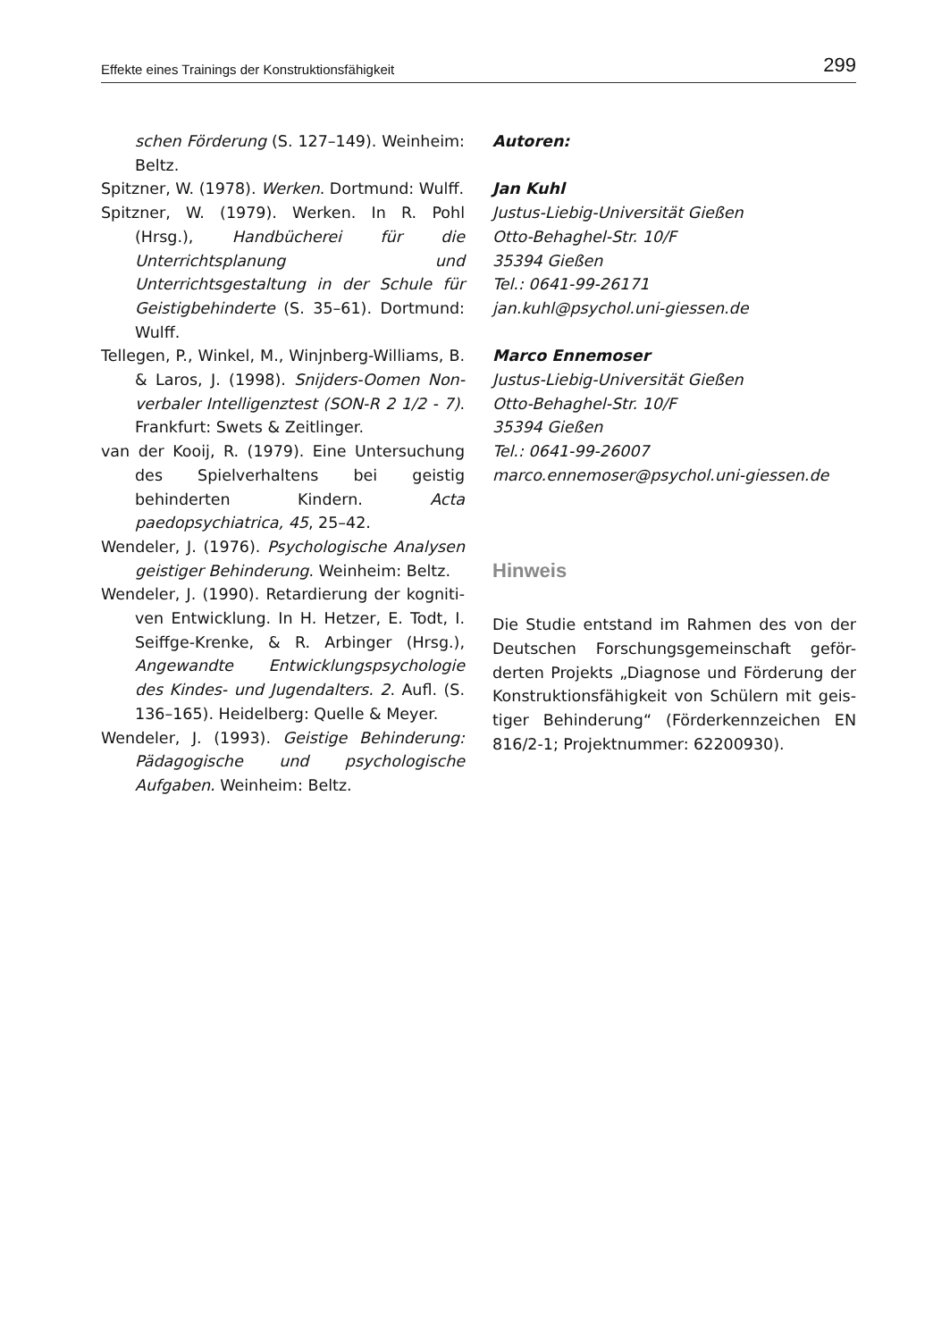Effekte eines Trainings der Konstruktionsfähigkeit 299
schen Förderung (S. 127–149). Weinheim: Beltz.
Spitzner, W. (1978). Werken. Dortmund: Wulff.
Spitzner, W. (1979). Werken. In R. Pohl (Hrsg.), Handbücherei für die Unterrichtsplanung und Unterrichtsgestaltung in der Schule für Geistigbehinderte (S. 35–61). Dortmund: Wulff.
Tellegen, P., Winkel, M., Winjnberg-Williams, B. & Laros, J. (1998). Snijders-Oomen Non-verbaler Intelligenztest (SON-R 2 1/2 - 7). Frankfurt: Swets & Zeitlinger.
van der Kooij, R. (1979). Eine Untersuchung des Spielverhaltens bei geistig behinderten Kindern. Acta paedopsychiatrica, 45, 25–42.
Wendeler, J. (1976). Psychologische Analysen geistiger Behinderung. Weinheim: Beltz.
Wendeler, J. (1990). Retardierung der kogniti-ven Entwicklung. In H. Hetzer, E. Todt, I. Seiffge-Krenke, & R. Arbinger (Hrsg.), Angewandte Entwicklungspsychologie des Kindes- und Jugendalters. 2. Aufl. (S. 136–165). Heidelberg: Quelle & Meyer.
Wendeler, J. (1993). Geistige Behinderung: Pädagogische und psychologische Aufgaben. Weinheim: Beltz.
Autoren:
Jan Kuhl
Justus-Liebig-Universität Gießen
Otto-Behaghel-Str. 10/F
35394 Gießen
Tel.: 0641-99-26171
jan.kuhl@psychol.uni-giessen.de
Marco Ennemoser
Justus-Liebig-Universität Gießen
Otto-Behaghel-Str. 10/F
35394 Gießen
Tel.: 0641-99-26007
marco.ennemoser@psychol.uni-giessen.de
Hinweis
Die Studie entstand im Rahmen des von der Deutschen Forschungsgemeinschaft geför-derten Projekts „Diagnose und Förderung der Konstruktionsfähigkeit von Schülern mit geis-tiger Behinderung“ (Förderkennzeichen EN 816/2-1; Projektnummer: 62200930).